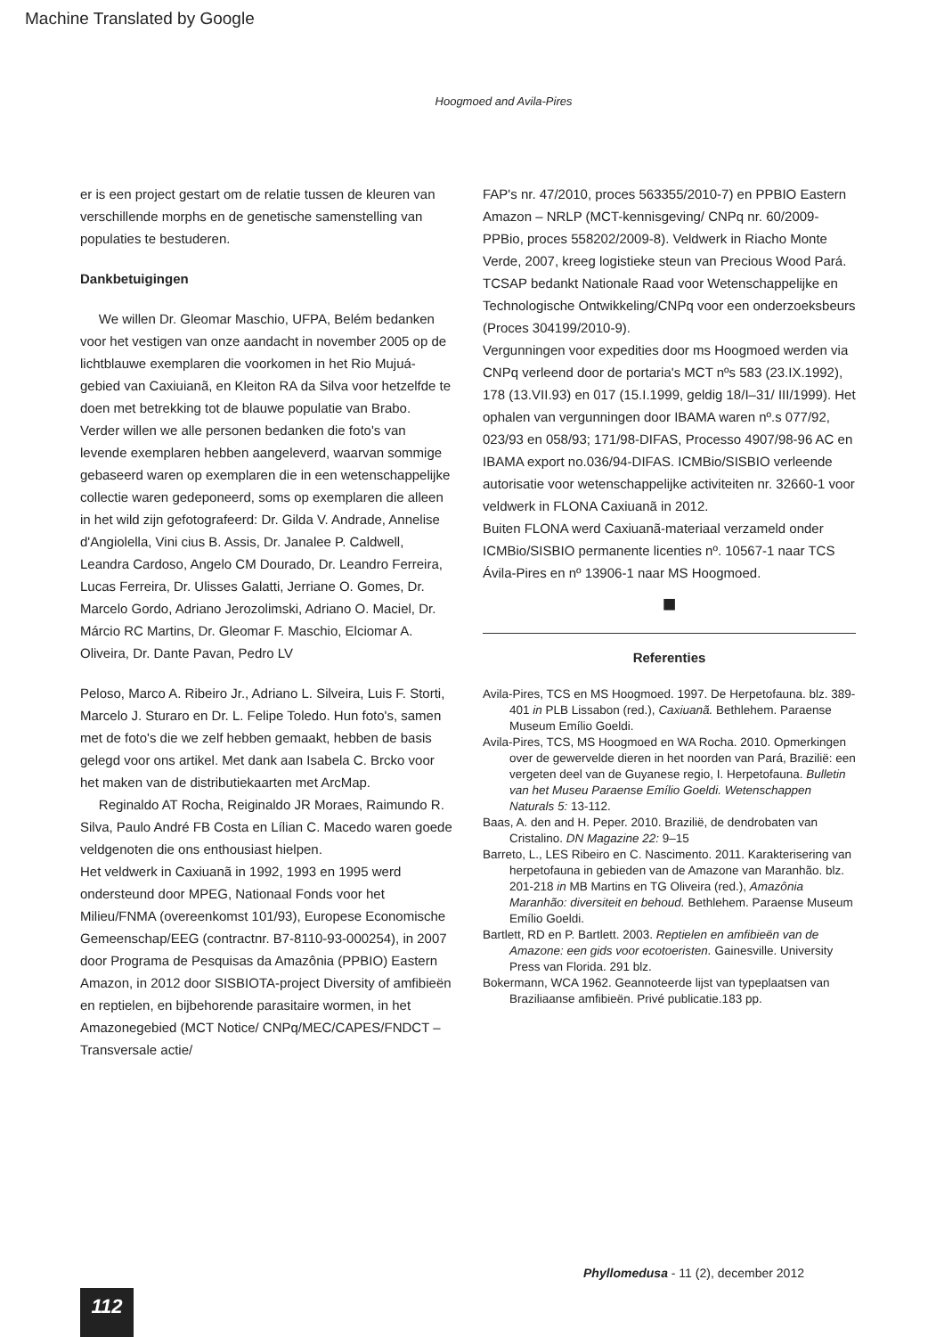Machine Translated by Google
Hoogmoed and Avila-Pires
er is een project gestart om de relatie tussen de kleuren van verschillende morphs en de genetische samenstelling van populaties te bestuderen.
Dankbetuigingen
We willen Dr. Gleomar Maschio, UFPA, Belém bedanken voor het vestigen van onze aandacht in november 2005 op de lichtblauwe exemplaren die voorkomen in het Rio Mujuá-gebied van Caxiuianã, en Kleiton RA da Silva voor hetzelfde te doen met betrekking tot de blauwe populatie van Brabo. Verder willen we alle personen bedanken die foto's van levende exemplaren hebben aangeleverd, waarvan sommige gebaseerd waren op exemplaren die in een wetenschappelijke collectie waren gedeponeerd, soms op exemplaren die alleen in het wild zijn gefotografeerd: Dr. Gilda V. Andrade, Annelise d'Angiolella, Vini cius B. Assis, Dr. Janalee P. Caldwell, Leandra Cardoso, Angelo CM Dourado, Dr. Leandro Ferreira, Lucas Ferreira, Dr. Ulisses Galatti, Jerriane O. Gomes, Dr. Marcelo Gordo, Adriano Jerozolimski, Adriano O. Maciel, Dr. Márcio RC Martins, Dr. Gleomar F. Maschio, Elciomar A. Oliveira, Dr. Dante Pavan, Pedro LV
Peloso, Marco A. Ribeiro Jr., Adriano L. Silveira, Luis F. Storti, Marcelo J. Sturaro en Dr. L. Felipe Toledo. Hun foto's, samen met de foto's die we zelf hebben gemaakt, hebben de basis gelegd voor ons artikel. Met dank aan Isabela C. Brcko voor het maken van de distributiekaarten met ArcMap.
Reginaldo AT Rocha, Reiginaldo JR Moraes, Raimundo R. Silva, Paulo André FB Costa en Lílian C. Macedo waren goede veldgenoten die ons enthousiast hielpen.
Het veldwerk in Caxiuanã in 1992, 1993 en 1995 werd ondersteund door MPEG, Nationaal Fonds voor het Milieu/FNMA (overeenkomst 101/93), Europese Economische Gemeenschap/EEG (contractnr. B7-8110-93-000254), in 2007 door Programa de Pesquisas da Amazônia (PPBIO) Eastern Amazon, in 2012 door SISBIOTA-project Diversity of amfibieën en reptielen, en bijbehorende parasitaire wormen, in het Amazonegebied (MCT Notice/ CNPq/MEC/CAPES/FNDCT – Transversale actie/
FAP's nr. 47/2010, proces 563355/2010-7) en PPBIO Eastern Amazon – NRLP (MCT-kennisgeving/ CNPq nr. 60/2009-PPBio, proces 558202/2009-8). Veldwerk in Riacho Monte Verde, 2007, kreeg logistieke steun van Precious Wood Pará.
TCSAP bedankt Nationale Raad voor Wetenschappelijke en Technologische Ontwikkeling/CNPq voor een onderzoeksbeurs (Proces 304199/2010-9).
Vergunningen voor expedities door ms Hoogmoed werden via CNPq verleend door de portaria's MCT nºs 583 (23.IX.1992), 178 (13.VII.93) en 017 (15.I.1999, geldig 18/I–31/ III/1999). Het ophalen van vergunningen door IBAMA waren nº.s 077/92, 023/93 en 058/93; 171/98-DIFAS, Processo 4907/98-96 AC en IBAMA export no.036/94-DIFAS. ICMBio/SISBIO verleende autorisatie voor wetenschappelijke activiteiten nr. 32660-1 voor veldwerk in FLONA Caxiuanã in 2012.
Buiten FLONA werd Caxiuanã-materiaal verzameld onder ICMBio/SISBIO permanente licenties nº. 10567-1 naar TCS Ávila-Pires en nº 13906-1 naar MS Hoogmoed.
■
Referenties
Avila-Pires, TCS en MS Hoogmoed. 1997. De Herpetofauna. blz. 389-401 in PLB Lissabon (red.), Caxiuanã. Bethlehem. Paraense Museum Emílio Goeldi.
Avila-Pires, TCS, MS Hoogmoed en WA Rocha. 2010. Opmerkingen over de gewervelde dieren in het noorden van Pará, Brazilië: een vergeten deel van de Guyanese regio, I. Herpetofauna. Bulletin van het Museu Paraense Emílio Goeldi. Wetenschappen Naturals 5: 13-112.
Baas, A. den and H. Peper. 2010. Brazilië, de dendrobaten van Cristalino. DN Magazine 22: 9–15
Barreto, L., LES Ribeiro en C. Nascimento. 2011. Karakterisering van herpetofauna in gebieden van de Amazone van Maranhão. blz. 201-218 in MB Martins en TG Oliveira (red.), Amazônia Maranhão: diversiteit en behoud. Bethlehem. Paraense Museum Emílio Goeldi.
Bartlett, RD en P. Bartlett. 2003. Reptielen en amfibieën van de Amazone: een gids voor ecotoeristen. Gainesville. University Press van Florida. 291 blz.
Bokermann, WCA 1962. Geannoteerde lijst van typeplaatsen van Braziliaanse amfibieën. Privé publicatie.183 pp.
Phyllomedusa - 11 (2), december 2012
112